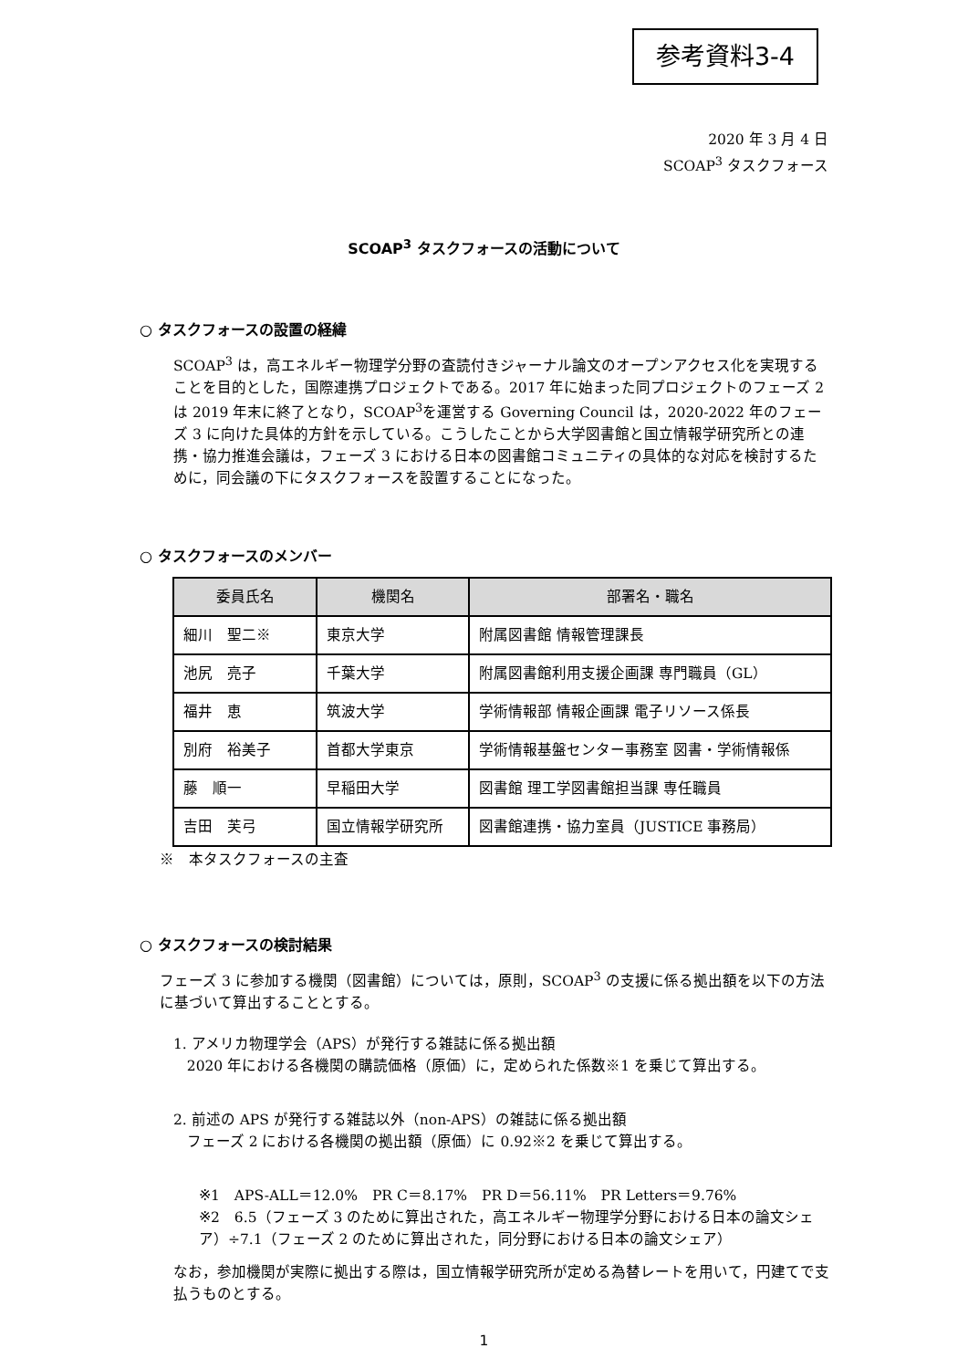参考資料3-4
2020 年 3 月 4 日
SCOAP<sup>3</sup> タスクフォース
SCOAP<sup>3</sup> タスクフォースの活動について
○ タスクフォースの設置の経緯
SCOAP<sup>3</sup> は，高エネルギー物理学分野の査読付きジャーナル論文のオープンアクセス化を実現することを目的とした，国際連携プロジェクトである。2017 年に始まった同プロジェクトのフェーズ 2 は 2019 年末に終了となり，SCOAP<sup>3</sup>を運営する Governing Council は，2020-2022 年のフェーズ 3 に向けた具体的方針を示している。こうしたことから大学図書館と国立情報学研究所との連携・協力推進会議は，フェーズ 3 における日本の図書館コミュニティの具体的な対応を検討するために，同会議の下にタスクフォースを設置することになった。
○ タスクフォースのメンバー
| 委員氏名 | 機関名 | 部署名・職名 |
| --- | --- | --- |
| 細川 聖二※ | 東京大学 | 附属図書館 情報管理課長 |
| 池尻 亮子 | 千葉大学 | 附属図書館利用支援企画課 専門職員（GL） |
| 福井 恵 | 筑波大学 | 学術情報部 情報企画課 電子リソース係長 |
| 別府 裕美子 | 首都大学東京 | 学術情報基盤センター事務室 図書・学術情報係 |
| 藤 順一 | 早稲田大学 | 図書館 理工学図書館担当課 専任職員 |
| 吉田 芙弓 | 国立情報学研究所 | 図書館連携・協力室員（JUSTICE 事務局） |
※　本タスクフォースの主査
○ タスクフォースの検討結果
フェーズ 3 に参加する機関（図書館）については，原則，SCOAP<sup>3</sup> の支援に係る拠出額を以下の方法に基づいて算出することとする。
1. アメリカ物理学会（APS）が発行する雑誌に係る拠出額
2020 年における各機関の購読価格（原価）に，定められた係数※1 を乗じて算出する。
2. 前述の APS が発行する雑誌以外（non-APS）の雑誌に係る拠出額
フェーズ 2 における各機関の拠出額（原価）に 0.92※2 を乗じて算出する。
※1　APS-ALL＝12.0%　PR C＝8.17%　PR D＝56.11%　PR Letters＝9.76%
※2　6.5（フェーズ 3 のために算出された，高エネルギー物理学分野における日本の論文シェア）÷7.1（フェーズ 2 のために算出された，同分野における日本の論文シェア）
なお，参加機関が実際に拠出する際は，国立情報学研究所が定める為替レートを用いて，円建てで支払うものとする。
1